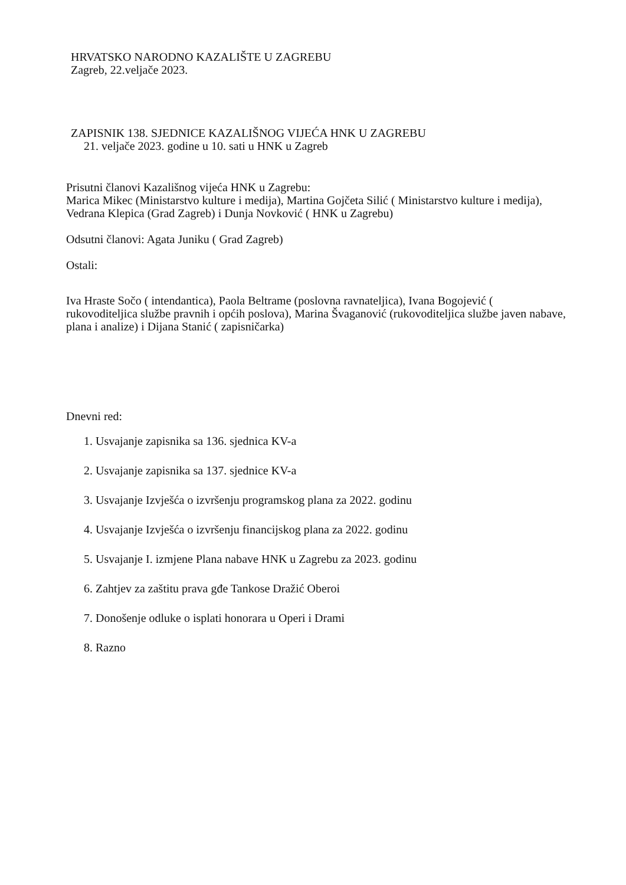HRVATSKO NARODNO KAZALIŠTE U ZAGREBU
Zagreb, 22.veljače 2023.
ZAPISNIK 138. SJEDNICE KAZALIŠNOG VIJEĆA HNK U ZAGREBU
21. veljače 2023. godine u 10. sati u HNK u Zagreb
Prisutni članovi Kazališnog vijeća HNK u Zagrebu:
Marica Mikec (Ministarstvo kulture i medija), Martina Gojčeta Silić ( Ministarstvo kulture i medija), Vedrana Klepica (Grad Zagreb) i Dunja Novković ( HNK u Zagrebu)
Odsutni članovi: Agata Juniku ( Grad Zagreb)
Ostali:
Iva Hraste Sočo ( intendantica), Paola Beltrame (poslovna ravnateljica), Ivana Bogojević ( rukovoditeljica službe pravnih i općih poslova), Marina Švaganović (rukovoditeljica službe javen nabave, plana i analize) i Dijana Stanić ( zapisničarka)
Dnevni red:
1. Usvajanje zapisnika sa 136. sjednica KV-a
2. Usvajanje zapisnika sa 137. sjednice KV-a
3. Usvajanje Izvješća o izvršenju programskog plana za 2022. godinu
4. Usvajanje Izvješća o izvršenju financijskog plana za 2022. godinu
5. Usvajanje I. izmjene Plana nabave HNK u Zagrebu za 2023. godinu
6. Zahtjev za zaštitu prava gđe Tankose Dražić Oberoi
7. Donošenje odluke o isplati honorara u Operi i Drami
8. Razno